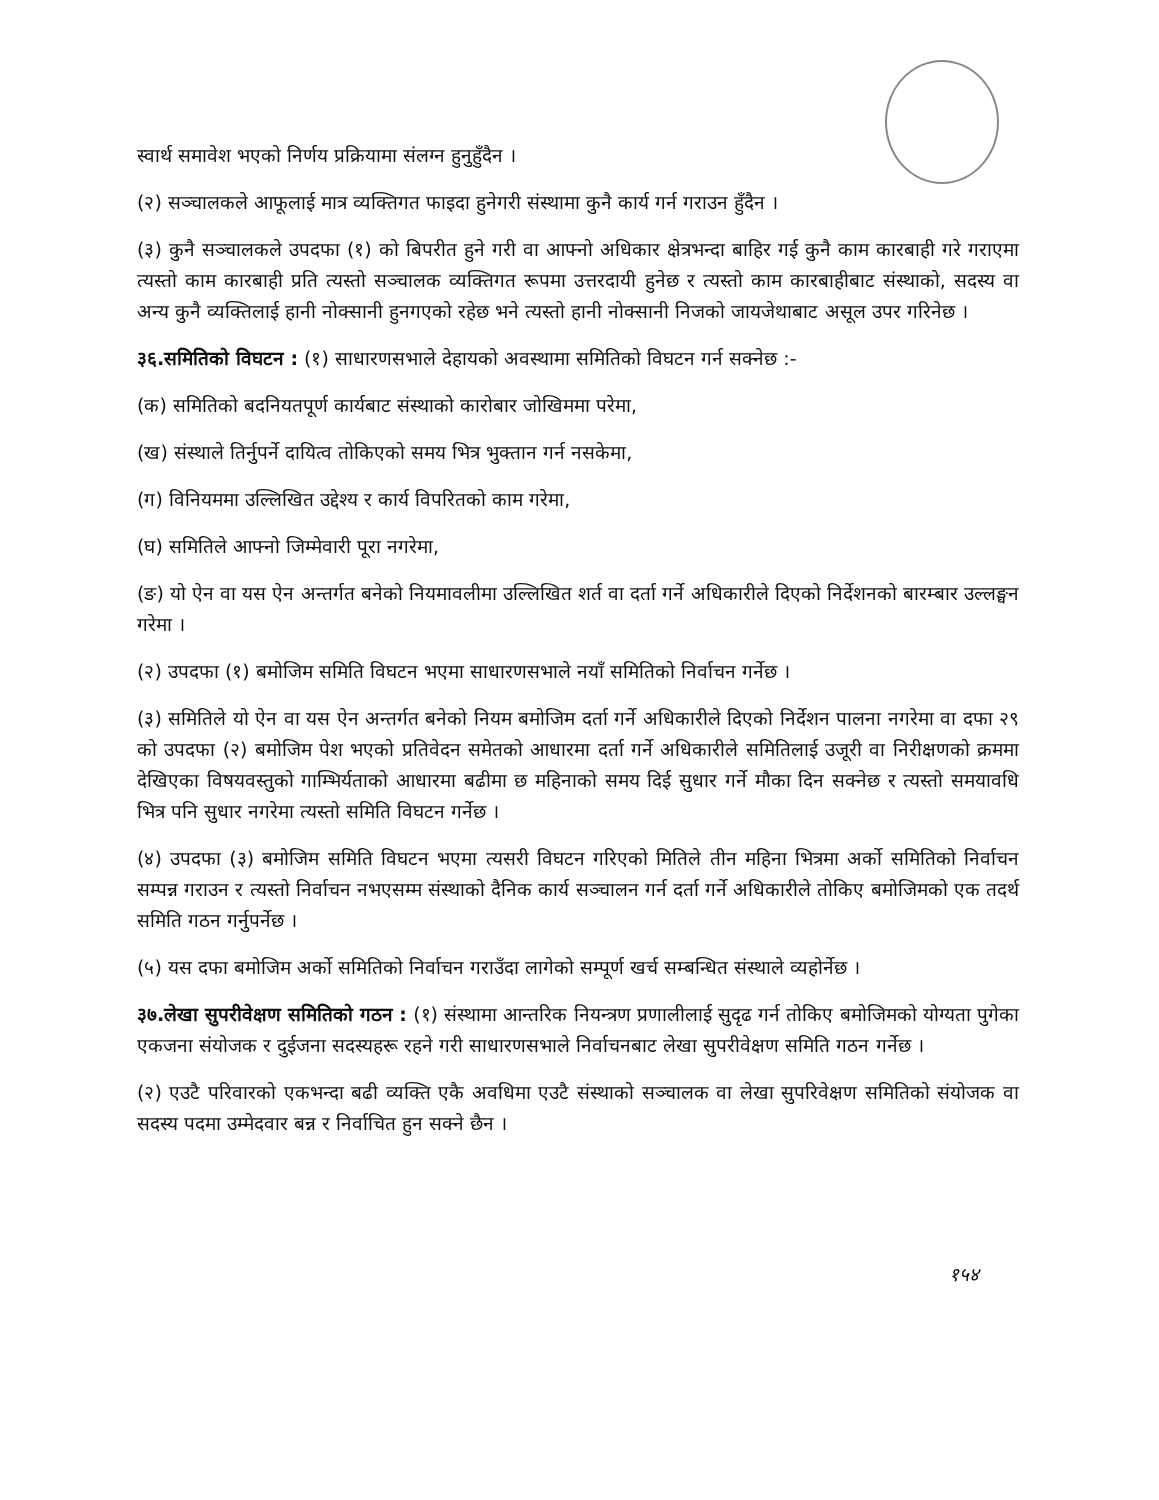स्वार्थ समावेश भएको निर्णय प्रक्रियामा संलग्न हुनुहुँदैन ।
(२) सञ्चालकले आफूलाई मात्र व्यक्तिगत फाइदा हुनेगरी संस्थामा कुनै कार्य गर्न गराउन हुँदैन ।
(३) कुनै सञ्चालकले उपदफा (१) को बिपरीत हुने गरी वा आफ्नो अधिकार क्षेत्रभन्दा बाहिर गई कुनै काम कारबाही गरे गराएमा त्यस्तो काम कारबाही प्रति त्यस्तो सञ्चालक व्यक्तिगत रूपमा उत्तरदायी हुनेछ र त्यस्तो काम कारबाहीबाट संस्थाको, सदस्य वा अन्य कुनै व्यक्तिलाई हानी नोक्सानी हुनगएको रहेछ भने त्यस्तो हानी नोक्सानी निजको जायजेथाबाट असूल उपर गरिनेछ ।
३६.समितिको विघटन : (१) साधारणसभाले देहायको अवस्थामा समितिको विघटन गर्न सक्नेछ :-
(क) समितिको बदनियतपूर्ण कार्यबाट संस्थाको कारोबार जोखिममा परेमा,
(ख) संस्थाले तिर्नुपर्ने दायित्व तोकिएको समय भित्र भुक्तान गर्न नसकेमा,
(ग) विनियममा उल्लिखित उद्देश्य र कार्य विपरितको काम गरेमा,
(घ) समितिले आफ्नो जिम्मेवारी पूरा नगरेमा,
(ङ) यो ऐन वा यस ऐन अन्तर्गत बनेको नियमावलीमा उल्लिखित शर्त वा दर्ता गर्ने अधिकारीले दिएको निर्देशनको बारम्बार उल्लङ्घन गरेमा ।
(२) उपदफा (१) बमोजिम समिति विघटन भएमा साधारणसभाले नयाँ समितिको निर्वाचन गर्नेछ ।
(३) समितिले यो ऐन वा यस ऐन अन्तर्गत बनेको नियम बमोजिम दर्ता गर्ने अधिकारीले दिएको निर्देशन पालना नगरेमा वा दफा २९ को उपदफा (२) बमोजिम पेश भएको प्रतिवेदन समेतको आधारमा दर्ता गर्ने अधिकारीले समितिलाई उजूरी वा निरीक्षणको क्रममा देखिएका विषयवस्तुको गाम्भिर्यताको आधारमा बढीमा छ महिनाको समय दिई सुधार गर्ने मौका दिन सक्नेछ र त्यस्तो समयावधि भित्र पनि सुधार नगरेमा त्यस्तो समिति विघटन गर्नेछ ।
(४) उपदफा (३) बमोजिम समिति विघटन भएमा त्यसरी विघटन गरिएको मितिले तीन महिना भित्रमा अर्को समितिको निर्वाचन सम्पन्न गराउन र त्यस्तो निर्वाचन नभएसम्म संस्थाको दैनिक कार्य सञ्चालन गर्न दर्ता गर्ने अधिकारीले तोकिए बमोजिमको एक तदर्थ समिति गठन गर्नुपर्नेछ ।
(५) यस दफा बमोजिम अर्को समितिको निर्वाचन गराउँदा लागेको सम्पूर्ण खर्च सम्बन्धित संस्थाले व्यहोर्नेछ ।
३७.लेखा सुपरीवेक्षण समितिको गठन : (१) संस्थामा आन्तरिक नियन्त्रण प्रणालीलाई सुदृढ गर्न तोकिए बमोजिमको योग्यता पुगेका एकजना संयोजक र दुईजना सदस्यहरू रहने गरी साधारणसभाले निर्वाचनबाट लेखा सुपरीवेक्षण समिति गठन गर्नेछ ।
(२) एउटै परिवारको एकभन्दा बढी व्यक्ति एकै अवधिमा एउटै संस्थाको सञ्चालक वा लेखा सुपरिवेक्षण समितिको संयोजक वा सदस्य पदमा उम्मेदवार बन्न र निर्वाचित हुन सक्ने छैन ।
१५४